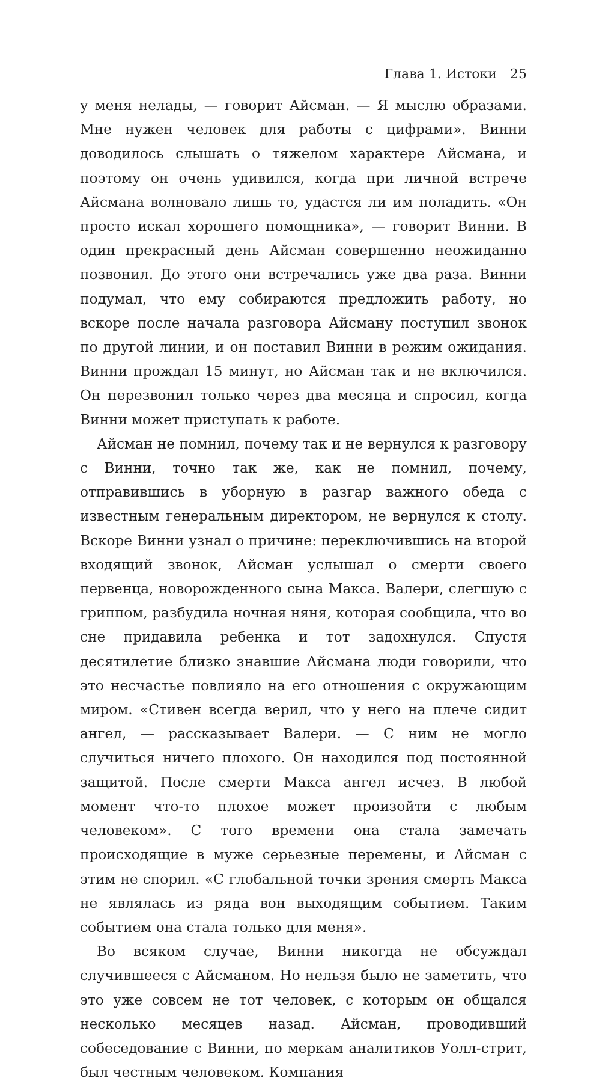Глава 1. Истоки 25
у меня нелады, — говорит Айсман. — Я мыслю образами. Мне нужен человек для работы с цифрами». Винни доводилось слышать о тяжелом характере Айсмана, и поэтому он очень удивился, когда при личной встрече Айсмана волновало лишь то, удастся ли им поладить. «Он просто искал хорошего помощника», — говорит Винни. В один прекрасный день Айсман совершенно неожиданно позвонил. До этого они встречались уже два раза. Винни подумал, что ему собираются предложить работу, но вскоре после начала разговора Айсману поступил звонок по другой линии, и он поставил Винни в режим ожидания. Винни прождал 15 минут, но Айсман так и не включился. Он перезвонил только через два месяца и спросил, когда Винни может приступать к работе.
Айсман не помнил, почему так и не вернулся к разговору с Винни, точно так же, как не помнил, почему, отправившись в уборную в разгар важного обеда с известным генеральным директором, не вернулся к столу. Вскоре Винни узнал о причине: переключившись на второй входящий звонок, Айсман услышал о смерти своего первенца, новорожденного сына Макса. Валери, слегшую с гриппом, разбудила ночная няня, которая сообщила, что во сне придавила ребенка и тот задохнулся. Спустя десятилетие близко знавшие Айсмана люди говорили, что это несчастье повлияло на его отношения с окружающим миром. «Стивен всегда верил, что у него на плече сидит ангел, — рассказывает Валери. — С ним не могло случиться ничего плохого. Он находился под постоянной защитой. После смерти Макса ангел исчез. В любой момент что-то плохое может произойти с любым человеком». С того времени она стала замечать происходящие в муже серьезные перемены, и Айсман с этим не спорил. «С глобальной точки зрения смерть Макса не являлась из ряда вон выходящим событием. Таким событием она стала только для меня».
Во всяком случае, Винни никогда не обсуждал случившееся с Айсманом. Но нельзя было не заметить, что это уже совсем не тот человек, с которым он общался несколько месяцев назад. Айсман, проводивший собеседование с Винни, по меркам аналитиков Уолл-стрит, был честным человеком. Компания